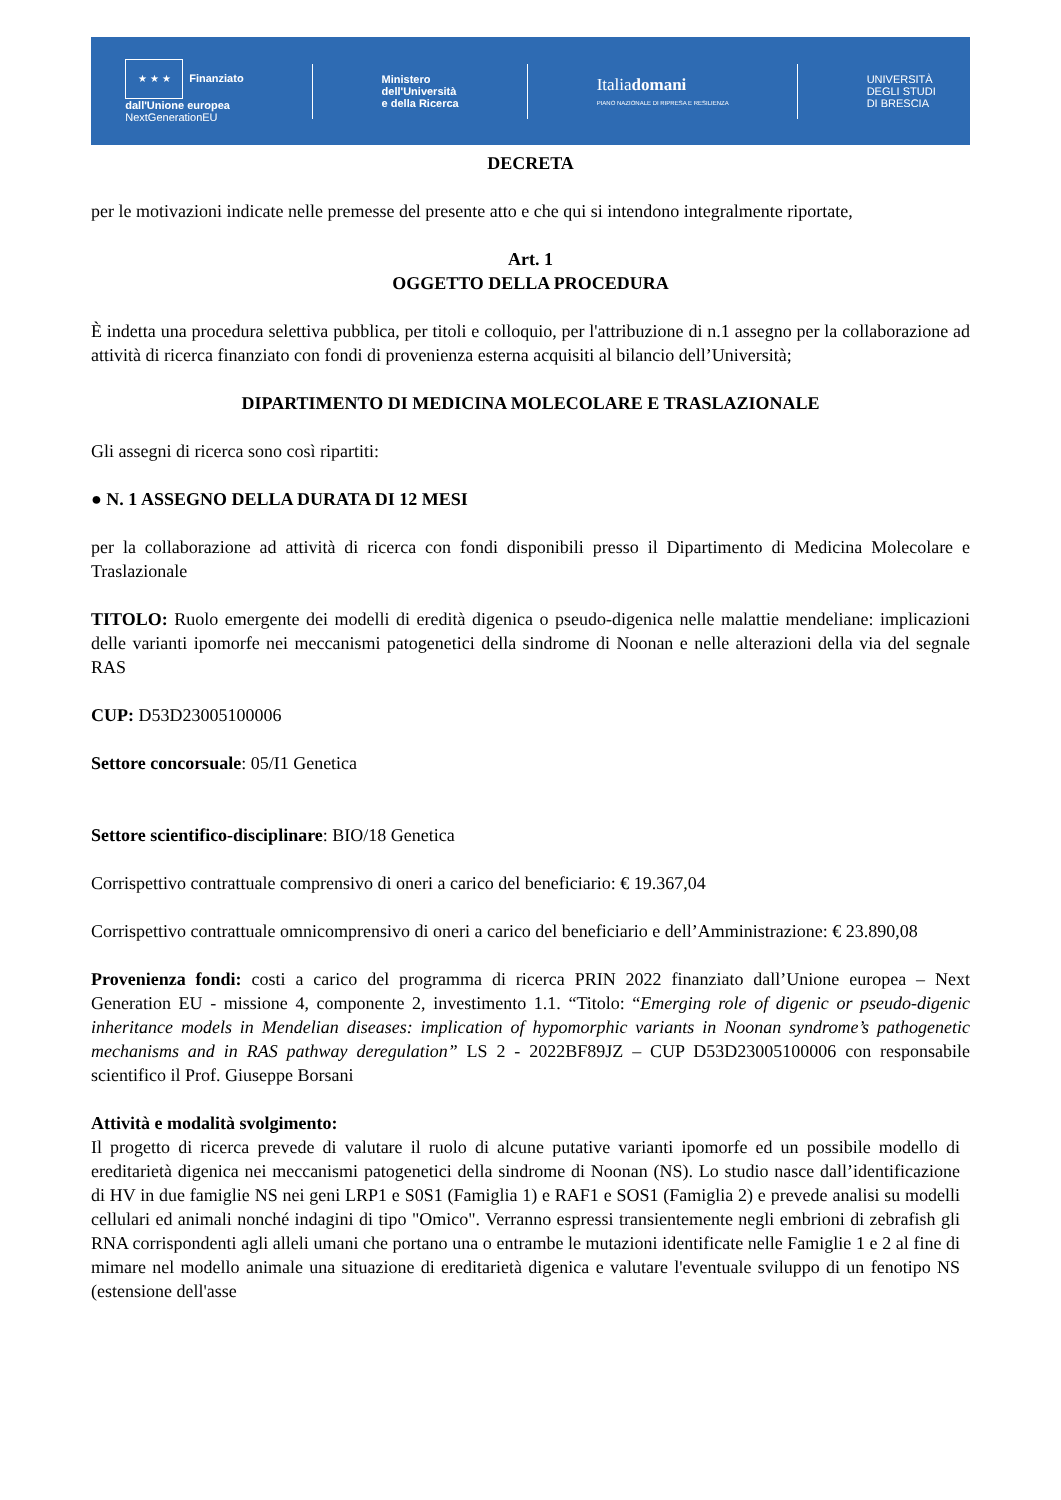★ ★ ★ Finanziato
dall'Unione europea
NextGenerationEU
Ministero
dell'Università
e della Ricerca
Italiadomani
PIANO NAZIONALE DI RIPRESA E RESILIENZA
UNIVERSITÀ
DEGLI STUDI
DI BRESCIA
DECRETA
per le motivazioni indicate nelle premesse del presente atto e che qui si intendono integralmente riportate,
Art. 1
OGGETTO DELLA PROCEDURA
È indetta una procedura selettiva pubblica, per titoli e colloquio, per l'attribuzione di n.1 assegno per la collaborazione ad attività di ricerca finanziato con fondi di provenienza esterna acquisiti al bilancio dell’Università;
DIPARTIMENTO DI MEDICINA MOLECOLARE E TRASLAZIONALE
Gli assegni di ricerca sono così ripartiti:
● N. 1 ASSEGNO DELLA DURATA DI 12 MESI
per la collaborazione ad attività di ricerca con fondi disponibili presso il Dipartimento di Medicina Molecolare e Traslazionale
TITOLO: Ruolo emergente dei modelli di eredità digenica o pseudo-digenica nelle malattie mendeliane: implicazioni delle varianti ipomorfe nei meccanismi patogenetici della sindrome di Noonan e nelle alterazioni della via del segnale RAS
CUP: D53D23005100006
Settore concorsuale: 05/I1 Genetica
Settore scientifico-disciplinare: BIO/18 Genetica
Corrispettivo contrattuale comprensivo di oneri a carico del beneficiario: € 19.367,04
Corrispettivo contrattuale omnicomprensivo di oneri a carico del beneficiario e dell’Amministrazione: € 23.890,08
Provenienza fondi: costi a carico del programma di ricerca PRIN 2022 finanziato dall’Unione europea – Next Generation EU - missione 4, componente 2, investimento 1.1. “Titolo: “Emerging role of digenic or pseudo-digenic inheritance models in Mendelian diseases: implication of hypomorphic variants in Noonan syndrome’s pathogenetic mechanisms and in RAS pathway deregulation” LS 2 - 2022BF89JZ – CUP D53D23005100006 con responsabile scientifico il Prof. Giuseppe Borsani
Attività e modalità svolgimento:
Il progetto di ricerca prevede di valutare il ruolo di alcune putative varianti ipomorfe ed un possibile modello di ereditarietà digenica nei meccanismi patogenetici della sindrome di Noonan (NS). Lo studio nasce dall’identificazione di HV in due famiglie NS nei geni LRP1 e S0S1 (Famiglia 1) e RAF1 e SOS1 (Famiglia 2) e prevede analisi su modelli cellulari ed animali nonché indagini di tipo "Omico". Verranno espressi transientemente negli embrioni di zebrafish gli RNA corrispondenti agli alleli umani che portano una o entrambe le mutazioni identificate nelle Famiglie 1 e 2 al fine di mimare nel modello animale una situazione di ereditarietà digenica e valutare l'eventuale sviluppo di un fenotipo NS (estensione dell'asse